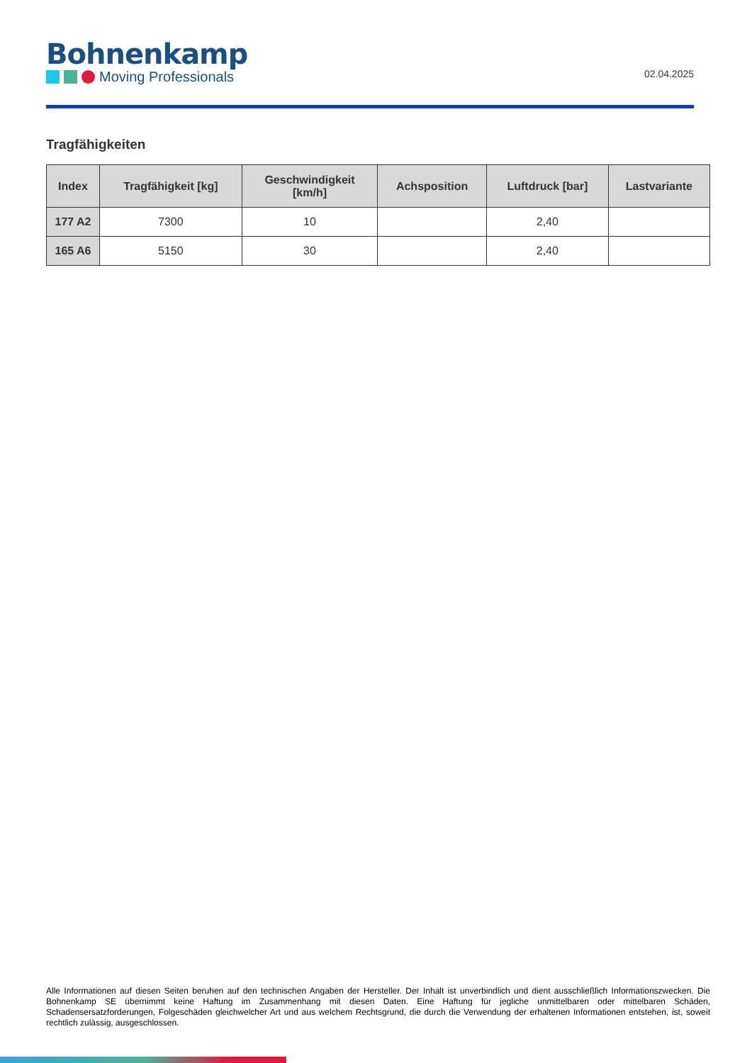Bohnenkamp
Moving Professionals
02.04.2025
Tragfähigkeiten
| Index | Tragfähigkeit [kg] | Geschwindigkeit [km/h] | Achsposition | Luftdruck [bar] | Lastvariante |
| --- | --- | --- | --- | --- | --- |
| 177 A2 | 7300 | 10 | | 2,40 | |
| 165 A6 | 5150 | 30 | | 2,40 | |
Alle Informationen auf diesen Seiten beruhen auf den technischen Angaben der Hersteller. Der Inhalt ist unverbindlich und dient ausschließlich Informationszwecken. Die Bohnenkamp SE übernimmt keine Haftung im Zusammenhang mit diesen Daten. Eine Haftung für jegliche unmittelbaren oder mittelbaren Schäden, Schadensersatzforderungen, Folgeschäden gleichwelcher Art und aus welchem Rechtsgrund, die durch die Verwendung der erhaltenen Informationen entstehen, ist, soweit rechtlich zulässig, ausgeschlossen.